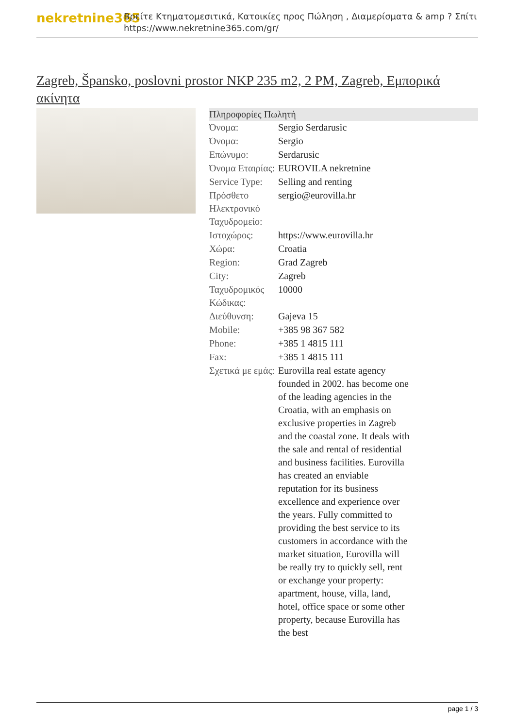nekretnine365
Βρείτε Κτηματομεσιτικά, Κατοικίες προς Πώληση , Διαμερίσματα & amp ? Σπίτι
https://www.nekretnine365.com/gr/
Zagreb, Špansko, poslovni prostor NKP 235 m2, 2 PM, Zagreb, Εμπορικά ακίνητα
| Πληροφορίες Πωλητή | |
| --- | --- |
| Όνομα: | Sergio Serdarusic |
| Όνομα: | Sergio |
| Επώνυμο: | Serdarusic |
| Όνομα Εταιρίας: | EUROVILA nekretnine |
| Service Type: | Selling and renting |
| Πρόσθετο Ηλεκτρονικό Ταχυδρομείο: | sergio@eurovilla.hr |
| Ιστοχώρος: | https://www.eurovilla.hr |
| Χώρα: | Croatia |
| Region: | Grad Zagreb |
| City: | Zagreb |
| Ταχυδρομικός Κώδικας: | 10000 |
| Διεύθυνση: | Gajeva 15 |
| Mobile: | +385 98 367 582 |
| Phone: | +385 1 4815 111 |
| Fax: | +385 1 4815 111 |
| Σχετικά με εμάς: | Eurovilla real estate agency founded in 2002. has become one of the leading agencies in the Croatia, with an emphasis on exclusive properties in Zagreb and the coastal zone. It deals with the sale and rental of residential and business facilities. Eurovilla has created an enviable reputation for its business excellence and experience over the years. Fully committed to providing the best service to its customers in accordance with the market situation, Eurovilla will be really try to quickly sell, rent or exchange your property: apartment, house, villa, land, hotel, office space or some other property, because Eurovilla has the best |
page 1 / 3